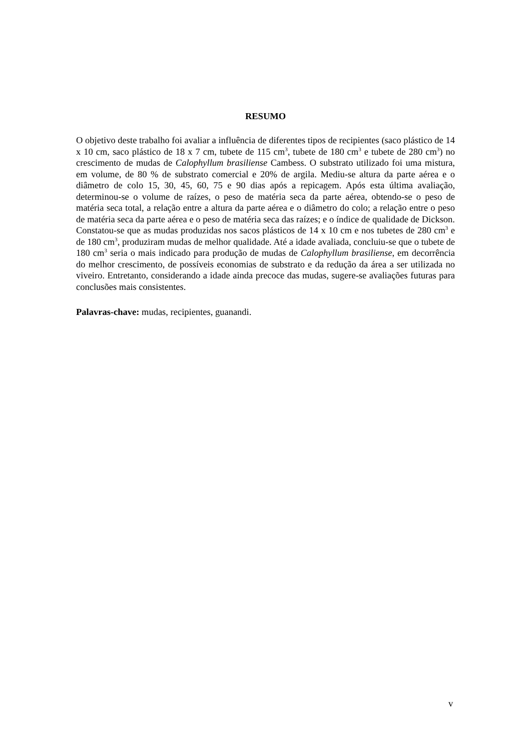RESUMO
O objetivo deste trabalho foi avaliar a influência de diferentes tipos de recipientes (saco plástico de 14 x 10 cm, saco plástico de 18 x 7 cm, tubete de 115 cm<sup>3</sup>, tubete de 180 cm<sup>3</sup> e tubete de 280 cm<sup>3</sup>) no crescimento de mudas de Calophyllum brasiliense Cambess. O substrato utilizado foi uma mistura, em volume, de 80 % de substrato comercial e 20% de argila. Mediu-se altura da parte aérea e o diâmetro de colo 15, 30, 45, 60, 75 e 90 dias após a repicagem. Após esta última avaliação, determinou-se o volume de raízes, o peso de matéria seca da parte aérea, obtendo-se o peso de matéria seca total, a relação entre a altura da parte aérea e o diâmetro do colo; a relação entre o peso de matéria seca da parte aérea e o peso de matéria seca das raízes; e o índice de qualidade de Dickson. Constatou-se que as mudas produzidas nos sacos plásticos de 14 x 10 cm e nos tubetes de 280 cm<sup>3</sup> e de 180 cm<sup>3</sup>, produziram mudas de melhor qualidade. Até a idade avaliada, concluiu-se que o tubete de 180 cm<sup>3</sup> seria o mais indicado para produção de mudas de Calophyllum brasiliense, em decorrência do melhor crescimento, de possíveis economias de substrato e da redução da área a ser utilizada no viveiro. Entretanto, considerando a idade ainda precoce das mudas, sugere-se avaliações futuras para conclusões mais consistentes.
Palavras-chave: mudas, recipientes, guanandi.
v